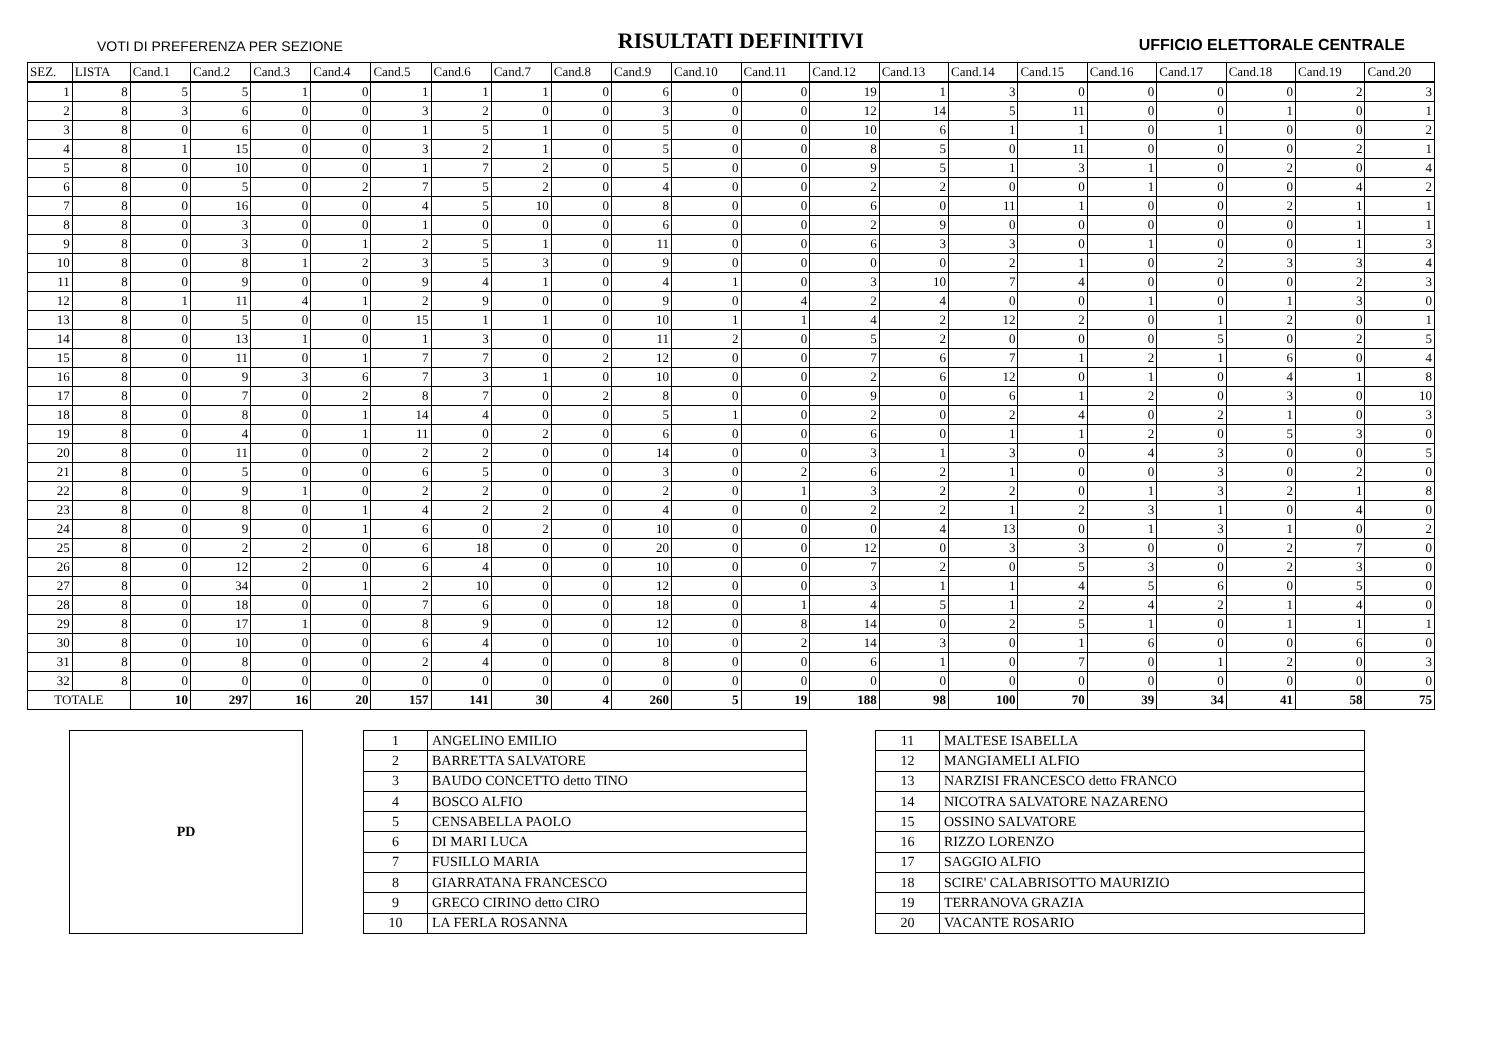VOTI DI PREFERENZA PER SEZIONE RISULTATI DEFINITIVI UFFICIO ELETTORALE CENTRALE
| SEZ. | LISTA | Cand.1 | Cand.2 | Cand.3 | Cand.4 | Cand.5 | Cand.6 | Cand.7 | Cand.8 | Cand.9 | Cand.10 | Cand.11 | Cand.12 | Cand.13 | Cand.14 | Cand.15 | Cand.16 | Cand.17 | Cand.18 | Cand.19 | Cand.20 |
| --- | --- | --- | --- | --- | --- | --- | --- | --- | --- | --- | --- | --- | --- | --- | --- | --- | --- | --- | --- | --- | --- |
| 1 | 8 | 5 | 5 | 1 | 0 | 1 | 1 | 1 | 0 | 6 | 0 | 0 | 19 | 1 | 3 | 0 | 0 | 0 | 0 | 2 | 3 |
| 2 | 8 | 3 | 6 | 0 | 0 | 3 | 2 | 0 | 0 | 3 | 0 | 0 | 12 | 14 | 5 | 11 | 0 | 0 | 1 | 0 | 1 |
| 3 | 8 | 0 | 6 | 0 | 0 | 1 | 5 | 1 | 0 | 5 | 0 | 0 | 10 | 6 | 1 | 1 | 0 | 1 | 0 | 0 | 2 |
| 4 | 8 | 1 | 15 | 0 | 0 | 3 | 2 | 1 | 0 | 5 | 0 | 0 | 8 | 5 | 0 | 11 | 0 | 0 | 0 | 2 | 1 |
| 5 | 8 | 0 | 10 | 0 | 0 | 1 | 7 | 2 | 0 | 5 | 0 | 0 | 9 | 5 | 1 | 3 | 1 | 0 | 2 | 0 | 4 |
| 6 | 8 | 0 | 5 | 0 | 2 | 7 | 5 | 2 | 0 | 4 | 0 | 0 | 2 | 2 | 0 | 0 | 1 | 0 | 0 | 4 | 2 |
| 7 | 8 | 0 | 16 | 0 | 0 | 4 | 5 | 10 | 0 | 8 | 0 | 0 | 6 | 0 | 11 | 1 | 0 | 0 | 2 | 1 | 1 |
| 8 | 8 | 0 | 3 | 0 | 0 | 1 | 0 | 0 | 0 | 6 | 0 | 0 | 2 | 9 | 0 | 0 | 0 | 0 | 0 | 1 | 1 |
| 9 | 8 | 0 | 3 | 0 | 1 | 2 | 5 | 1 | 0 | 11 | 0 | 0 | 6 | 3 | 3 | 0 | 1 | 0 | 0 | 1 | 3 |
| 10 | 8 | 0 | 8 | 1 | 2 | 3 | 5 | 3 | 0 | 9 | 0 | 0 | 0 | 0 | 2 | 1 | 0 | 2 | 3 | 3 | 4 |
| 11 | 8 | 0 | 9 | 0 | 0 | 9 | 4 | 1 | 0 | 4 | 1 | 0 | 3 | 10 | 7 | 4 | 0 | 0 | 0 | 2 | 3 |
| 12 | 8 | 1 | 11 | 4 | 1 | 2 | 9 | 0 | 0 | 9 | 0 | 4 | 2 | 4 | 0 | 0 | 1 | 0 | 1 | 3 | 0 |
| 13 | 8 | 0 | 5 | 0 | 0 | 15 | 1 | 1 | 0 | 10 | 1 | 1 | 4 | 2 | 12 | 2 | 0 | 1 | 2 | 0 | 1 |
| 14 | 8 | 0 | 13 | 1 | 0 | 1 | 3 | 0 | 0 | 11 | 2 | 0 | 5 | 2 | 0 | 0 | 0 | 5 | 0 | 2 | 5 |
| 15 | 8 | 0 | 11 | 0 | 1 | 7 | 7 | 0 | 2 | 12 | 0 | 0 | 7 | 6 | 7 | 1 | 2 | 1 | 6 | 0 | 4 |
| 16 | 8 | 0 | 9 | 3 | 6 | 7 | 3 | 1 | 0 | 10 | 0 | 0 | 2 | 6 | 12 | 0 | 1 | 0 | 4 | 1 | 8 |
| 17 | 8 | 0 | 7 | 0 | 2 | 8 | 7 | 0 | 2 | 8 | 0 | 0 | 9 | 0 | 6 | 1 | 2 | 0 | 3 | 0 | 10 |
| 18 | 8 | 0 | 8 | 0 | 1 | 14 | 4 | 0 | 0 | 5 | 1 | 0 | 2 | 0 | 2 | 4 | 0 | 2 | 1 | 0 | 3 |
| 19 | 8 | 0 | 4 | 0 | 1 | 11 | 0 | 2 | 0 | 6 | 0 | 0 | 6 | 0 | 1 | 1 | 2 | 0 | 5 | 3 | 0 |
| 20 | 8 | 0 | 11 | 0 | 0 | 2 | 2 | 0 | 0 | 14 | 0 | 0 | 3 | 1 | 3 | 0 | 4 | 3 | 0 | 0 | 5 |
| 21 | 8 | 0 | 5 | 0 | 0 | 6 | 5 | 0 | 0 | 3 | 0 | 2 | 6 | 2 | 1 | 0 | 0 | 3 | 0 | 2 | 0 |
| 22 | 8 | 0 | 9 | 1 | 0 | 2 | 2 | 0 | 0 | 2 | 0 | 1 | 3 | 2 | 2 | 0 | 1 | 3 | 2 | 1 | 8 |
| 23 | 8 | 0 | 8 | 0 | 1 | 4 | 2 | 2 | 0 | 4 | 0 | 0 | 2 | 2 | 1 | 2 | 3 | 1 | 0 | 4 | 0 |
| 24 | 8 | 0 | 9 | 0 | 1 | 6 | 0 | 2 | 0 | 10 | 0 | 0 | 0 | 4 | 13 | 0 | 1 | 3 | 1 | 0 | 2 |
| 25 | 8 | 0 | 2 | 2 | 0 | 6 | 18 | 0 | 0 | 20 | 0 | 0 | 12 | 0 | 3 | 3 | 0 | 0 | 2 | 7 | 0 |
| 26 | 8 | 0 | 12 | 2 | 0 | 6 | 4 | 0 | 0 | 10 | 0 | 0 | 7 | 2 | 0 | 5 | 3 | 0 | 2 | 3 | 0 |
| 27 | 8 | 0 | 34 | 0 | 1 | 2 | 10 | 0 | 0 | 12 | 0 | 0 | 3 | 1 | 1 | 4 | 5 | 6 | 0 | 5 | 0 |
| 28 | 8 | 0 | 18 | 0 | 0 | 7 | 6 | 0 | 0 | 18 | 0 | 1 | 4 | 5 | 1 | 2 | 4 | 2 | 1 | 4 | 0 |
| 29 | 8 | 0 | 17 | 1 | 0 | 8 | 9 | 0 | 0 | 12 | 0 | 8 | 14 | 0 | 2 | 5 | 1 | 0 | 1 | 1 | 1 |
| 30 | 8 | 0 | 10 | 0 | 0 | 6 | 4 | 0 | 0 | 10 | 0 | 2 | 14 | 3 | 0 | 1 | 6 | 0 | 0 | 6 | 0 |
| 31 | 8 | 0 | 8 | 0 | 0 | 2 | 4 | 0 | 0 | 8 | 0 | 0 | 6 | 1 | 0 | 7 | 0 | 1 | 2 | 0 | 3 |
| 32 | 8 | 0 | 0 | 0 | 0 | 0 | 0 | 0 | 0 | 0 | 0 | 0 | 0 | 0 | 0 | 0 | 0 | 0 | 0 | 0 | 0 |
| TOTALE | | 10 | 297 | 16 | 20 | 157 | 141 | 30 | 4 | 260 | 5 | 19 | 188 | 98 | 100 | 70 | 39 | 34 | 41 | 58 | 75 |
PD
| 1 | ANGELINO EMILIO |
| 2 | BARRETTA SALVATORE |
| 3 | BAUDO CONCETTO detto TINO |
| 4 | BOSCO ALFIO |
| 5 | CENSABELLA PAOLO |
| 6 | DI MARI LUCA |
| 7 | FUSILLO MARIA |
| 8 | GIARRATANA FRANCESCO |
| 9 | GRECO CIRINO detto CIRO |
| 10 | LA FERLA ROSANNA |
| 11 | MALTESE ISABELLA |
| 12 | MANGIAMELI ALFIO |
| 13 | NARZISI FRANCESCO detto FRANCO |
| 14 | NICOTRA SALVATORE NAZARENO |
| 15 | OSSINO SALVATORE |
| 16 | RIZZO LORENZO |
| 17 | SAGGIO ALFIO |
| 18 | SCIRE' CALABRISOTTO MAURIZIO |
| 19 | TERRANOVA GRAZIA |
| 20 | VACANTE ROSARIO |